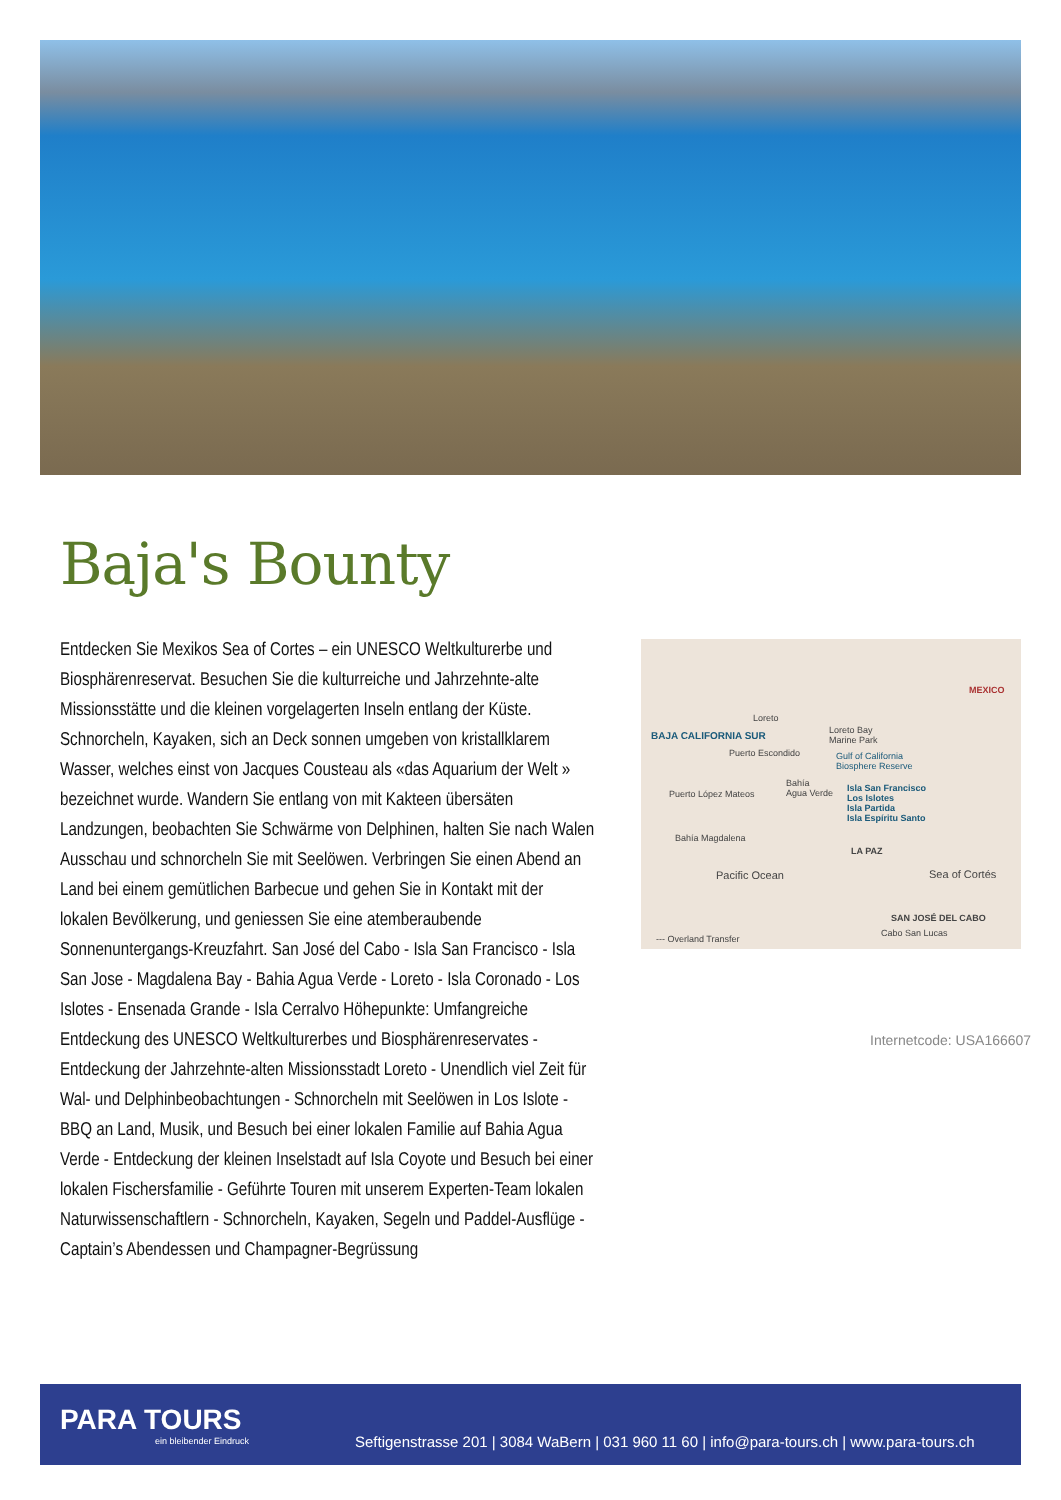Baja's Bounty
Entdecken Sie Mexikos Sea of Cortes – ein UNESCO Weltkulturerbe und Biosphärenreservat. Besuchen Sie die kulturreiche und Jahrzehnte-alte Missionsstätte und die kleinen vorgelagerten Inseln entlang der Küste. Schnorcheln, Kayaken, sich an Deck sonnen umgeben von kristallklarem Wasser, welches einst von Jacques Cousteau als «das Aquarium der Welt » bezeichnet wurde. Wandern Sie entlang von mit Kakteen übersäten Landzungen, beobachten Sie Schwärme von Delphinen, halten Sie nach Walen Ausschau und schnorcheln Sie mit Seelöwen. Verbringen Sie einen Abend an Land bei einem gemütlichen Barbecue und gehen Sie in Kontakt mit der lokalen Bevölkerung, und geniessen Sie eine atemberaubende Sonnenuntergangs-Kreuzfahrt. San José del Cabo - Isla San Francisco - Isla San Jose - Magdalena Bay - Bahia Agua Verde - Loreto - Isla Coronado - Los Islotes - Ensenada Grande - Isla Cerralvo Höhepunkte: Umfangreiche Entdeckung des UNESCO Weltkulturerbes und Biosphärenreservates - Entdeckung der Jahrzehnte-alten Missionsstadt Loreto - Unendlich viel Zeit für Wal- und Delphinbeobachtungen - Schnorcheln mit Seelöwen in Los Islote - BBQ an Land, Musik, und Besuch bei einer lokalen Familie auf Bahia Agua Verde - Entdeckung der kleinen Inselstadt auf Isla Coyote und Besuch bei einer lokalen Fischersfamilie - Geführte Touren mit unserem Experten-Team lokalen Naturwissenschaftlern - Schnorcheln, Kayaken, Segeln und Paddel-Ausflüge - Captain’s Abendessen und Champagner-Begrüssung
MEXICO
Loreto
Loreto Bay
Marine Park BAJA CALIFORNIA SUR
Puerto Escondido Gulf of California
Biosphere Reserve
Bahía
Agua Verde Puerto López Mateos
Isla San Francisco
Los Islotes
Isla Partida
Isla Espíritu Santo
Bahía Magdalena
LA PAZ
Pacific Ocean Sea of Cortés
SAN JOSÉ DEL CABO
Cabo San Lucas
--- Overland Transfer
Internetcode: USA166607
PARA TOURS
ein bleibender Eindruck
Seftigenstrasse 201 | 3084 WaBern | 031 960 11 60 | info@para-tours.ch | www.para-tours.ch